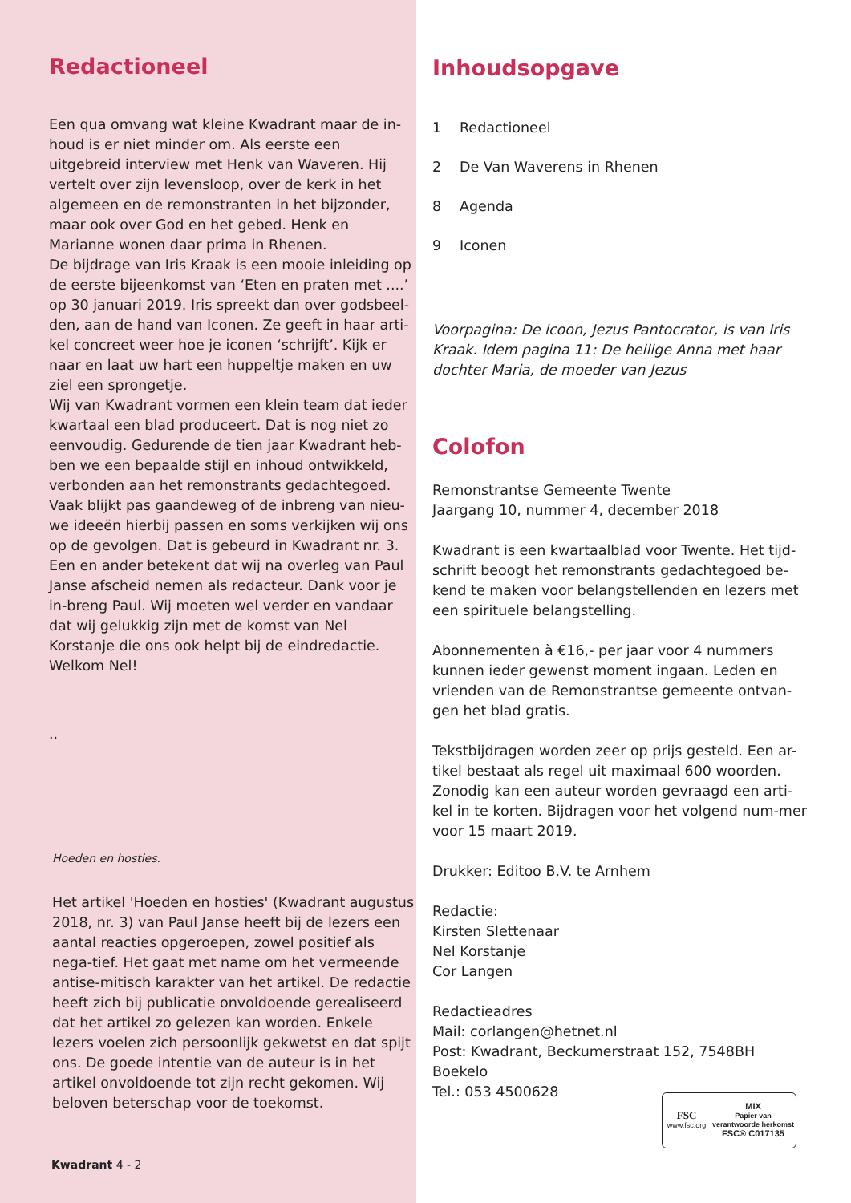Redactioneel
Een qua omvang wat kleine Kwadrant maar de in-houd is er niet minder om. Als eerste een uitgebreid interview met Henk van Waveren. Hij vertelt over zijn levensloop, over de kerk in het algemeen en de remonstranten in het bijzonder, maar ook over God en het gebed. Henk en Marianne wonen daar prima in Rhenen.
De bijdrage van Iris Kraak is een mooie inleiding op de eerste bijeenkomst van ‘Eten en praten met ....’ op 30 januari 2019. Iris spreekt dan over godsbeel-den, aan de hand van Iconen. Ze geeft in haar arti-kel concreet weer hoe je iconen ‘schrijft’. Kijk er naar en laat uw hart een huppeltje maken en uw ziel een sprongetje.
Wij van Kwadrant vormen een klein team dat ieder kwartaal een blad produceert. Dat is nog niet zo eenvoudig. Gedurende de tien jaar Kwadrant heb-ben we een bepaalde stijl en inhoud ontwikkeld, verbonden aan het remonstrants gedachtegoed. Vaak blijkt pas gaandeweg of de inbreng van nieu-we ideeën hierbij passen en soms verkijken wij ons op de gevolgen. Dat is gebeurd in Kwadrant nr. 3. Een en ander betekent dat wij na overleg van Paul Janse afscheid nemen als redacteur. Dank voor je in-breng Paul. Wij moeten wel verder en vandaar dat wij gelukkig zijn met de komst van Nel Korstanje die ons ook helpt bij de eindredactie. Welkom Nel!
..
Hoeden en hosties.
Het artikel 'Hoeden en hosties' (Kwadrant augustus 2018, nr. 3) van Paul Janse heeft bij de lezers een aantal reacties opgeroepen, zowel positief als nega-tief. Het gaat met name om het vermeende antise-mitisch karakter van het artikel. De redactie heeft zich bij publicatie onvoldoende gerealiseerd dat het artikel zo gelezen kan worden. Enkele lezers voelen zich persoonlijk gekwetst en dat spijt ons. De goede intentie van de auteur is in het artikel onvoldoende tot zijn recht gekomen. Wij beloven beterschap voor de toekomst.
Kwadrant 4 - 2
Inhoudsopgave
1 Redactioneel
2 De Van Waverens in Rhenen
8 Agenda
9 Iconen
Voorpagina: De icoon, Jezus Pantocrator, is van Iris Kraak. Idem pagina 11: De heilige Anna met haar dochter Maria, de moeder van Jezus
Colofon
Remonstrantse Gemeente Twente
Jaargang 10, nummer 4, december 2018
Kwadrant is een kwartaalblad voor Twente. Het tijd-schrift beoogt het remonstrants gedachtegoed be-kend te maken voor belangstellenden en lezers met een spirituele belangstelling.
Abonnementen à €16,- per jaar voor 4 nummers kunnen ieder gewenst moment ingaan. Leden en vrienden van de Remonstrantse gemeente ontvan-gen het blad gratis.
Tekstbijdragen worden zeer op prijs gesteld. Een ar-tikel bestaat als regel uit maximaal 600 woorden. Zonodig kan een auteur worden gevraagd een arti-kel in te korten. Bijdragen voor het volgend num-mer voor 15 maart 2019.
Drukker: Editoo B.V. te Arnhem
Redactie:
Kirsten Slettenaar
Nel Korstanje
Cor Langen
Redactieadres
Mail: corlangen@hetnet.nl
Post: Kwadrant, Beckumerstraat 152, 7548BH Boekelo
Tel.: 053 4500628
FSC
www.fsc.org
MIX
Papier van
verantwoorde herkomst
FSC® C017135